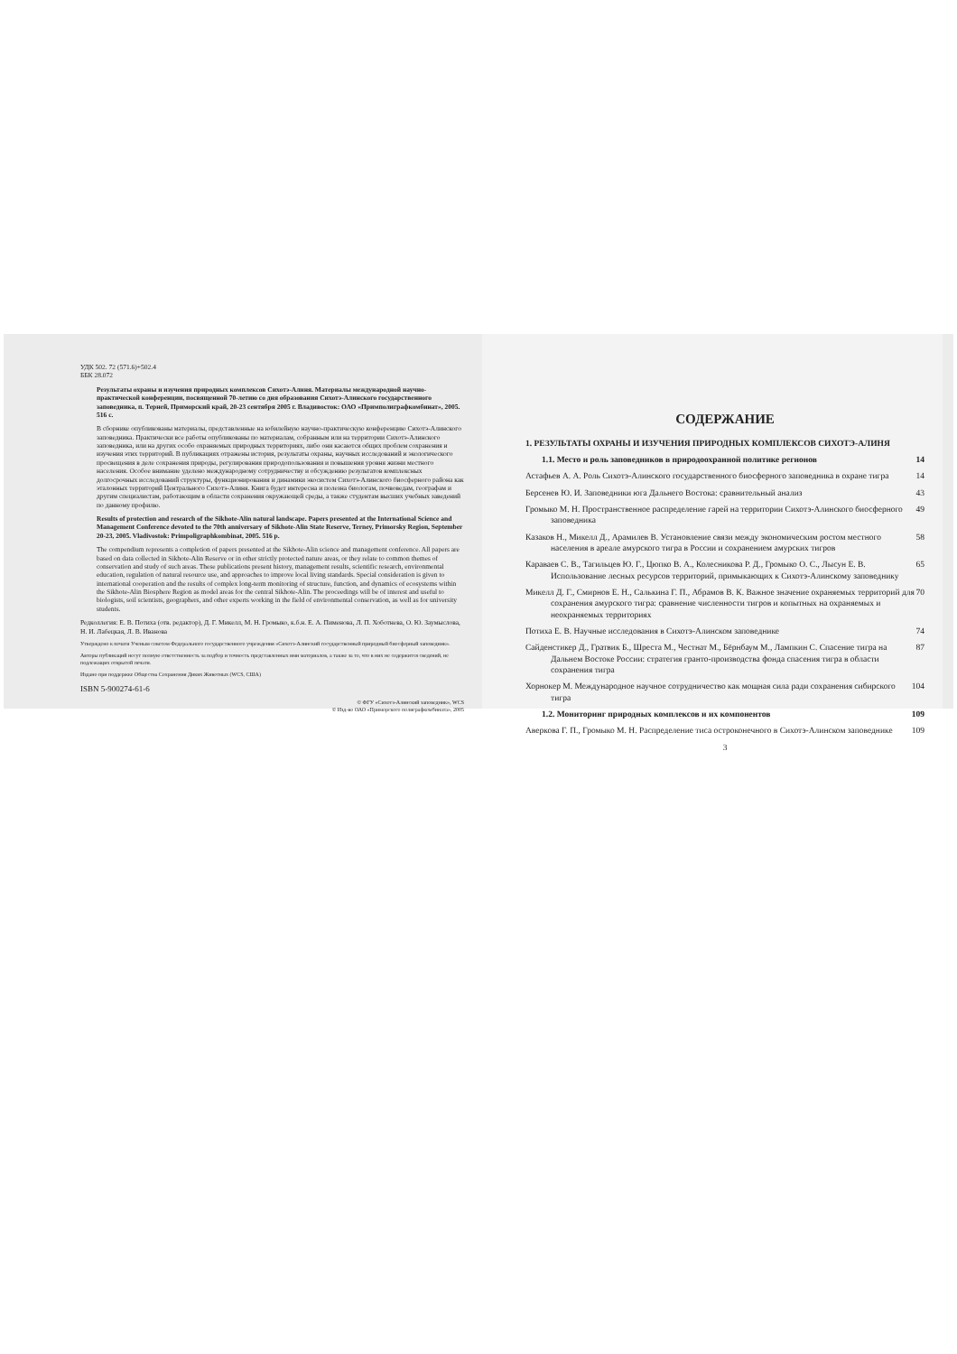УДК 502. 72 (571.6)+502.4
ББК 28.072
Результаты охраны и изучения природных комплексов Сихотэ-Алиня. Материалы международной научно-практической конференции, посвященной 70-летию со дня образования Сихотэ-Алинского государственного заповедника, п. Терней, Приморский край, 20-23 сентября 2005 г. Владивосток: ОАО «Примполиграфкомбинат», 2005. 516 с.
В сборнике опубликованы материалы, представленные на юбилейную научно-практическую конференцию Сихотэ-Алинского заповедника. Практически все работы опубликованы по материалам, собранным или на территории Сихотэ-Алинского заповедника, или на других особо охраняемых природных территориях, либо они касаются общих проблем сохранения и изучения этих территорий. В публикациях отражены история, результаты охраны, научных исследований и экологического просвещения в деле сохранения природы, регулирования природопользования и повышения уровня жизни местного населения. Особое внимание уделено международному сотрудничеству и обсуждению результатов комплексных долгосрочных исследований структуры, функционирования и динамики экосистем Сихотэ-Алинского биосферного района как эталонных территорий Центрального Сихотэ-Алиня. Книга будет интересна и полезна биологам, почвоведам, географам и другим специалистам, работающим в области сохранения окружающей среды, а также студентам высших учебных заведений по данному профилю.
Results of protection and research of the Sikhote-Alin natural landscape. Papers presented at the International Science and Management Conference devoted to the 70th anniversary of Sikhote-Alin State Reserve, Terney, Primorsky Region, September 20-23, 2005. Vladivostok: Primpoligraphkombinat, 2005. 516 p.
The compendium represents a completion of papers presented at the Sikhote-Alin science and management conference. All papers are based on data collected in Sikhote-Alin Reserve or in other strictly protected nature areas, or they relate to common themes of conservation and study of such areas. These publications present history, management results, scientific research, environmental education, regulation of natural resource use, and approaches to improve local living standards. Special consideration is given to international cooperation and the results of complex long-term monitoring of structure, function, and dynamics of ecosystems within the Sikhote-Alin Biosphere Region as model areas for the central Sikhote-Alin. The proceedings will be of interest and useful to biologists, soil scientists, geographers, and other experts working in the field of environmental conservation, as well as for university students.
Редколлегия: Е. В. Потиха (отв. редактор), Д. Г. Микелл, М. Н. Громыко, к.б.н. Е. А. Пименова, Л. П. Хоботнева, О. Ю. Заумыслова, Н. И. Лабецкая, Л. В. Иванова
Утверждено к печати Ученым советом Федерального государственного учреждения «Сихотэ-Алинский государственный природный биосферный заповедник».
Авторы публикаций несут полную ответственность за подбор и точность представленных ими материалов, а также за то, что в них не содержится сведений, не подлежащих открытой печати.
Издано при поддержке Общества Сохранения Диких Животных (WCS, США)
ISBN 5-900274-61-6
© ФГУ «Сихотэ-Алинский заповедник», WCS
© Изд-во ОАО «Приморского полиграфкомбината», 2005
СОДЕРЖАНИЕ
1. РЕЗУЛЬТАТЫ ОХРАНЫ И ИЗУЧЕНИЯ ПРИРОДНЫХ КОМПЛЕКСОВ СИХОТЭ-АЛИНЯ
1.1. Место и роль заповедников в природоохранной политике регионов 14
Астафьев А. А. Роль Сихотэ-Алинского государственного биосферного заповедника в охране тигра 14
Берсенев Ю. И. Заповедники юга Дальнего Востока: сравнительный анализ 43
Громыко М. Н. Пространственное распределение гарей на территории Сихотэ-Алинского биосферного заповедника 49
Казаков Н., Микелл Д., Арамилев В. Установление связи между экономическим ростом местного населения в ареале амурского тигра в России и сохранением амурских тигров 58
Караваев С. В., Тагильцев Ю. Г., Цюпко В. А., Колесникова Р. Д., Громыко О. С., Лысун Е. В. Использование лесных ресурсов территорий, примыкающих к Сихотэ-Алинскому заповеднику 65
Микелл Д. Г., Смирнов Е. Н., Салькина Г. П., Абрамов В. К. Важное значение охраняемых территорий для сохранения амурского тигра: сравнение численности тигров и копытных на охраняемых и неохраняемых территориях 70
Потиха Е. В. Научные исследования в Сихотэ-Алинском заповеднике 74
Сайденстикер Д., Гратвик Б., Шреста М., Честнат М., Бёрнбаум М., Лампкин С. Спасение тигра на Дальнем Востоке России: стратегия гранто-производства фонда спасения тигра в области сохранения тигра 87
Хорнокер М. Международное научное сотрудничество как мощная сила ради сохранения сибирского тигра 104
1.2. Мониторинг природных комплексов и их компонентов 109
Аверкова Г. П., Громыко М. Н. Распределение тиса остроконечного в Сихотэ-Алинском заповеднике 109
3